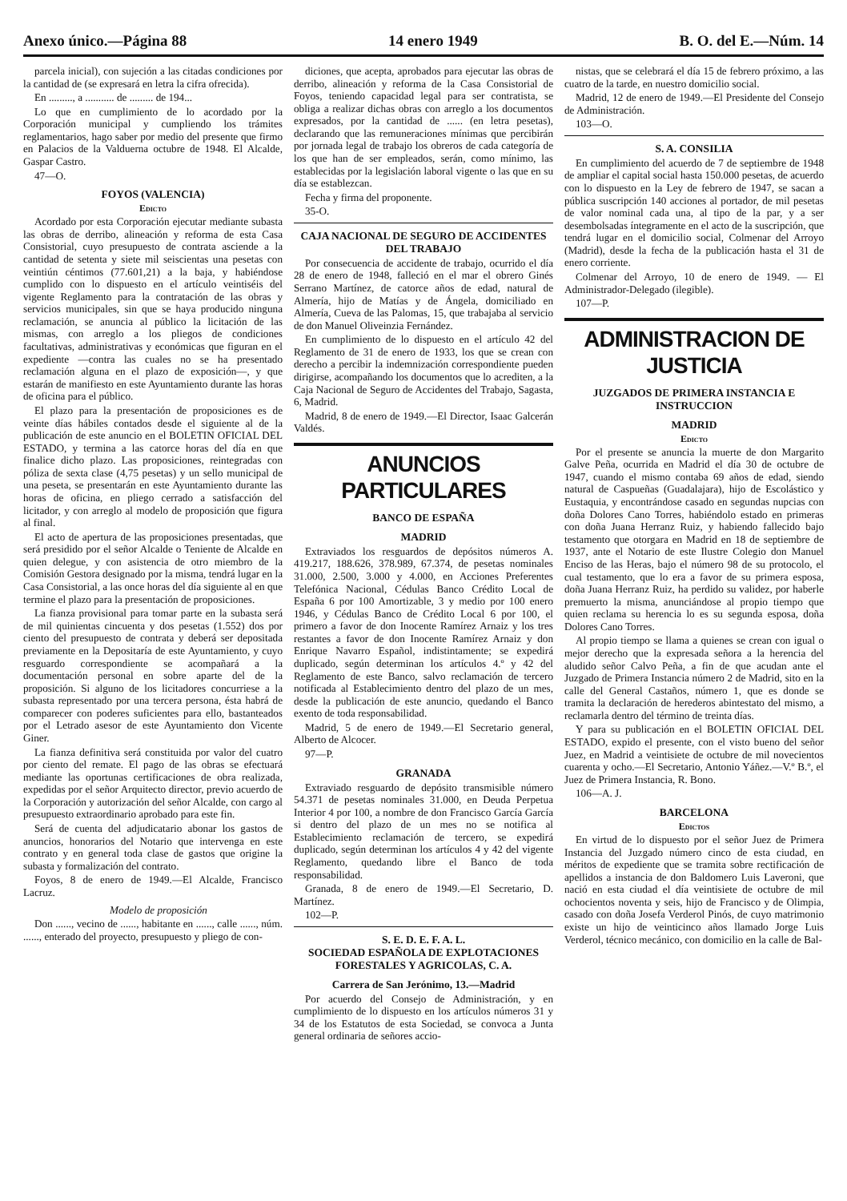Anexo único.—Página 88 14 enero 1949 B. O. del E.—Núm. 14
parcela inicial), con sujeción a las citadas condiciones por la cantidad de (se expresará en letra la cifra ofrecida).
En ........., a ........... de ......... de 194...
Lo que en cumplimiento de lo acordado por la Corporación municipal y cumpliendo los trámites reglamentarios, hago saber por medio del presente que firmo en Palacios de la Valduerna octubre de 1948. El Alcalde, Gaspar Castro.
47—O.
FOYOS (VALENCIA)
Edicto
Acordado por esta Corporación ejecutar mediante subasta las obras de derribo, alineación y reforma de esta Casa Consistorial, cuyo presupuesto de contrata asciende a la cantidad de setenta y siete mil seiscientas una pesetas con veintiún céntimos (77.601,21) a la baja, y habiéndose cumplido con lo dispuesto en el artículo veintiséis del vigente Reglamento para la contratación de las obras y servicios municipales, sin que se haya producido ninguna reclamación, se anuncia al público la licitación de las mismas, con arreglo a los pliegos de condiciones facultativas, administrativas y económicas que figuran en el expediente —contra las cuales no se ha presentado reclamación alguna en el plazo de exposición—, y que estarán de manifiesto en este Ayuntamiento durante las horas de oficina para el público.
El plazo para la presentación de proposiciones es de veinte días hábiles contados desde el siguiente al de la publicación de este anuncio en el BOLETIN OFICIAL DEL ESTADO, y termina a las catorce horas del día en que finalice dicho plazo. Las proposiciones, reintegradas con póliza de sexta clase (4,75 pesetas) y un sello municipal de una peseta, se presentarán en este Ayuntamiento durante las horas de oficina, en pliego cerrado a satisfacción del licitador, y con arreglo al modelo de proposición que figura al final.
El acto de apertura de las proposiciones presentadas, que será presidido por el señor Alcalde o Teniente de Alcalde en quien delegue, y con asistencia de otro miembro de la Comisión Gestora designado por la misma, tendrá lugar en la Casa Consistorial, a las once horas del día siguiente al en que termine el plazo para la presentación de proposiciones.
La fianza provisional para tomar parte en la subasta será de mil quinientas cincuenta y dos pesetas (1.552) dos por ciento del presupuesto de contrata y deberá ser depositada previamente en la Depositaría de este Ayuntamiento, y cuyo resguardo correspondiente se acompañará a la documentación personal en sobre aparte del de la proposición. Si alguno de los licitadores concurriese a la subasta representado por una tercera persona, ésta habrá de comparecer con poderes suficientes para ello, bastanteados por el Letrado asesor de este Ayuntamiento don Vicente Giner.
La fianza definitiva será constituida por valor del cuatro por ciento del remate. El pago de las obras se efectuará mediante las oportunas certificaciones de obra realizada, expedidas por el señor Arquitecto director, previo acuerdo de la Corporación y autorización del señor Alcalde, con cargo al presupuesto extraordinario aprobado para este fin.
Será de cuenta del adjudicatario abonar los gastos de anuncios, honorarios del Notario que intervenga en este contrato y en general toda clase de gastos que origine la subasta y formalización del contrato.
Foyos, 8 de enero de 1949.—El Alcalde, Francisco Lacruz.
Modelo de proposición
Don ......, vecino de ......, habitante en ......, calle ......, núm. ......, enterado del proyecto, presupuesto y pliego de con-
diciones, que acepta, aprobados para ejecutar las obras de derribo, alineación y reforma de la Casa Consistorial de Foyos, teniendo capacidad legal para ser contratista, se obliga a realizar dichas obras con arreglo a los documentos expresados, por la cantidad de ...... (en letra pesetas), declarando que las remuneraciones mínimas que percibirán por jornada legal de trabajo los obreros de cada categoría de los que han de ser empleados, serán, como mínimo, las establecidas por la legislación laboral vigente o las que en su día se establezcan.
Fecha y firma del proponente.
35-O.
CAJA NACIONAL DE SEGURO DE ACCIDENTES DEL TRABAJO
Por consecuencia de accidente de trabajo, ocurrido el día 28 de enero de 1948, falleció en el mar el obrero Ginés Serrano Martínez, de catorce años de edad, natural de Almería, hijo de Matías y de Ángela, domiciliado en Almería, Cueva de las Palomas, 15, que trabajaba al servicio de don Manuel Oliveinzia Fernández.
En cumplimiento de lo dispuesto en el artículo 42 del Reglamento de 31 de enero de 1933, los que se crean con derecho a percibir la indemnización correspondiente pueden dirigirse, acompañando los documentos que lo acrediten, a la Caja Nacional de Seguro de Accidentes del Trabajo, Sagasta, 6, Madrid.
Madrid, 8 de enero de 1949.—El Director, Isaac Galcerán Valdés.
ANUNCIOS PARTICULARES
BANCO DE ESPAÑA
MADRID
Extraviados los resguardos de depósitos números A. 419.217, 188.626, 378.989, 67.374, de pesetas nominales 31.000, 2.500, 3.000 y 4.000, en Acciones Preferentes Telefónica Nacional, Cédulas Banco Crédito Local de España 6 por 100 Amortizable, 3 y medio por 100 enero 1946, y Cédulas Banco de Crédito Local 6 por 100, el primero a favor de don Inocente Ramírez Arnaiz y los tres restantes a favor de don Inocente Ramírez Arnaiz y don Enrique Navarro Español, indistintamente; se expedirá duplicado, según determinan los artículos 4.º y 42 del Reglamento de este Banco, salvo reclamación de tercero notificada al Establecimiento dentro del plazo de un mes, desde la publicación de este anuncio, quedando el Banco exento de toda responsabilidad.
Madrid, 5 de enero de 1949.—El Secretario general, Alberto de Alcocer.
97—P.
GRANADA
Extraviado resguardo de depósito transmisible número 54.371 de pesetas nominales 31.000, en Deuda Perpetua Interior 4 por 100, a nombre de don Francisco García García si dentro del plazo de un mes no se notifica al Establecimiento reclamación de tercero, se expedirá duplicado, según determinan los artículos 4 y 42 del vigente Reglamento, quedando libre el Banco de toda responsabilidad.
Granada, 8 de enero de 1949.—El Secretario, D. Martínez.
102—P.
S. E. D. E. F. A. L.
SOCIEDAD ESPAÑOLA DE EXPLOTACIONES FORESTALES Y AGRICOLAS, C. A.
Carrera de San Jerónimo, 13.—Madrid
Por acuerdo del Consejo de Administración, y en cumplimiento de lo dispuesto en los artículos números 31 y 34 de los Estatutos de esta Sociedad, se convoca a Junta general ordinaria de señores accio-
nistas, que se celebrará el día 15 de febrero próximo, a las cuatro de la tarde, en nuestro domicilio social.
Madrid, 12 de enero de 1949.—El Presidente del Consejo de Administración.
103—O.
S. A. CONSILIA
En cumplimiento del acuerdo de 7 de septiembre de 1948 de ampliar el capital social hasta 150.000 pesetas, de acuerdo con lo dispuesto en la Ley de febrero de 1947, se sacan a pública suscripción 140 acciones al portador, de mil pesetas de valor nominal cada una, al tipo de la par, y a ser desembolsadas íntegramente en el acto de la suscripción, que tendrá lugar en el domicilio social, Colmenar del Arroyo (Madrid), desde la fecha de la publicación hasta el 31 de enero corriente.
Colmenar del Arroyo, 10 de enero de 1949. — El Administrador-Delegado (ilegible).
107—P.
ADMINISTRACION DE JUSTICIA
JUZGADOS DE PRIMERA INSTANCIA E INSTRUCCION
MADRID
Edicto
Por el presente se anuncia la muerte de don Margarito Galve Peña, ocurrida en Madrid el día 30 de octubre de 1947, cuando el mismo contaba 69 años de edad, siendo natural de Caspueñas (Guadalajara), hijo de Escolástico y Eustaquia, y encontrándose casado en segundas nupcias con doña Dolores Cano Torres, habiéndolo estado en primeras con doña Juana Herranz Ruiz, y habiendo fallecido bajo testamento que otorgara en Madrid en 18 de septiembre de 1937, ante el Notario de este Ilustre Colegio don Manuel Enciso de las Heras, bajo el número 98 de su protocolo, el cual testamento, que lo era a favor de su primera esposa, doña Juana Herranz Ruiz, ha perdido su validez, por haberle premuerto la misma, anunciándose al propio tiempo que quien reclama su herencia lo es su segunda esposa, doña Dolores Cano Torres.
Al propio tiempo se llama a quienes se crean con igual o mejor derecho que la expresada señora a la herencia del aludido señor Calvo Peña, a fin de que acudan ante el Juzgado de Primera Instancia número 2 de Madrid, sito en la calle del General Castaños, número 1, que es donde se tramita la declaración de herederos abintestato del mismo, a reclamarla dentro del término de treinta días.
Y para su publicación en el BOLETIN OFICIAL DEL ESTADO, expido el presente, con el visto bueno del señor Juez, en Madrid a veintisiete de octubre de mil novecientos cuarenta y ocho.—El Secretario, Antonio Yáñez.—V.º B.º, el Juez de Primera Instancia, R. Bono.
106—A. J.
BARCELONA
Edictos
En virtud de lo dispuesto por el señor Juez de Primera Instancia del Juzgado número cinco de esta ciudad, en méritos de expediente que se tramita sobre rectificación de apellidos a instancia de don Baldomero Luis Laveroni, que nació en esta ciudad el día veintisiete de octubre de mil ochocientos noventa y seis, hijo de Francisco y de Olimpia, casado con doña Josefa Verderol Pinós, de cuyo matrimonio existe un hijo de veinticinco años llamado Jorge Luis Verderol, técnico mecánico, con domicilio en la calle de Bal-